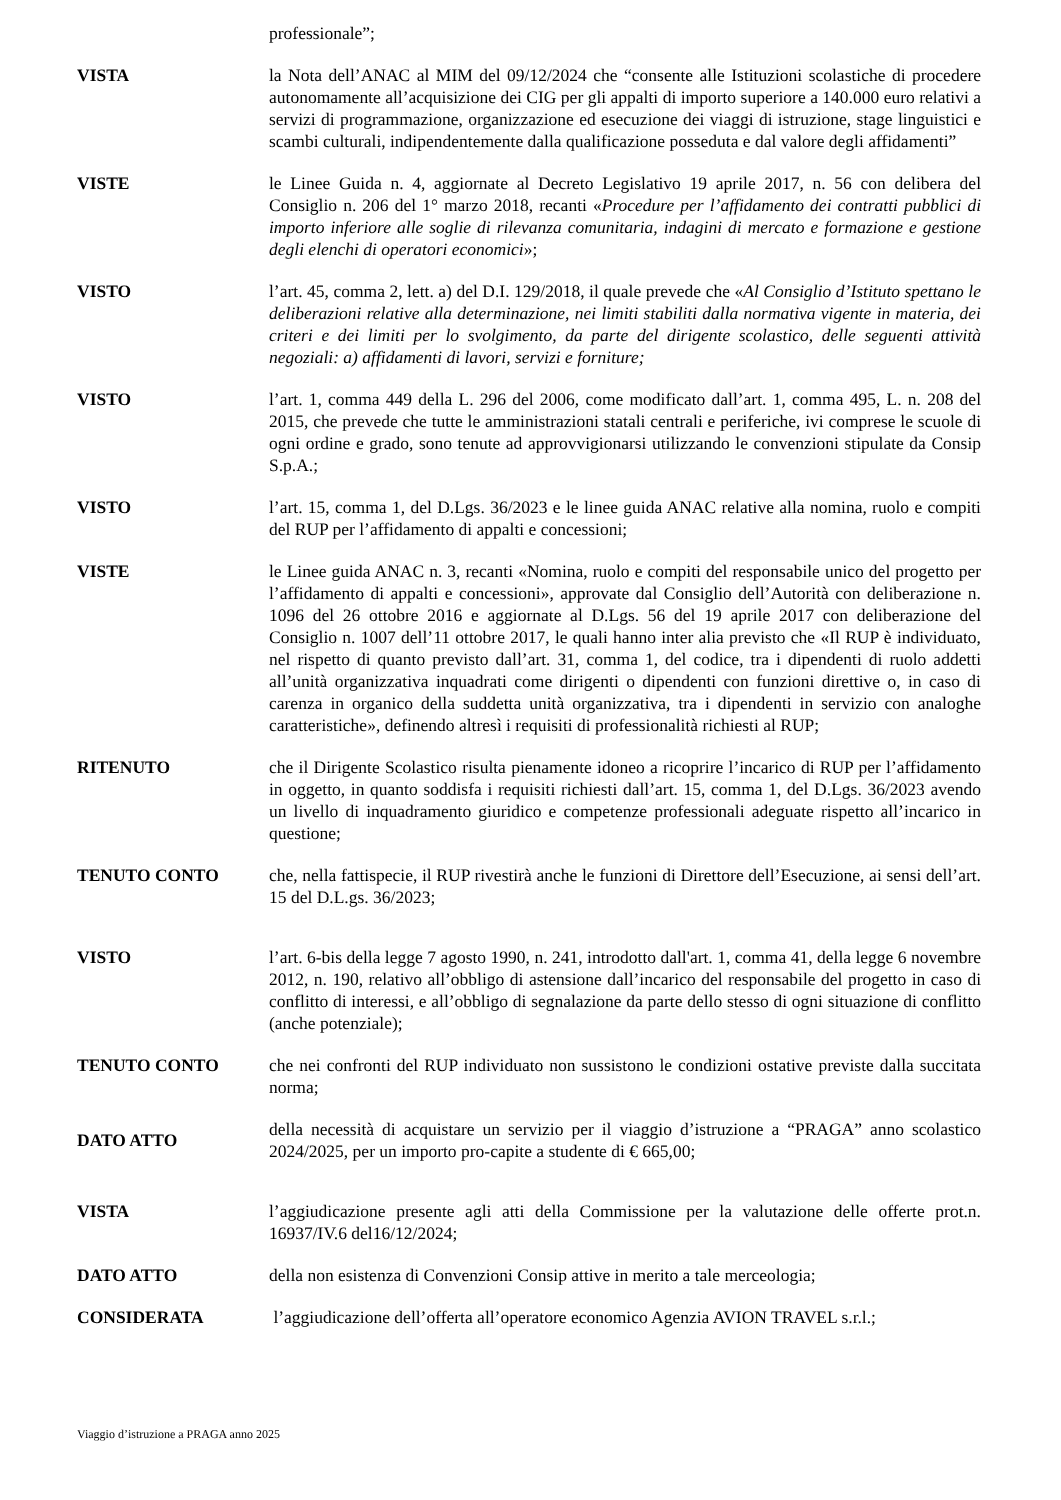professionale”;
VISTA la Nota dell’ANAC al MIM del 09/12/2024 che “consente alle Istituzioni scolastiche di procedere autonomamente all’acquisizione dei CIG per gli appalti di importo superiore a 140.000 euro relativi a servizi di programmazione, organizzazione ed esecuzione dei viaggi di istruzione, stage linguistici e scambi culturali, indipendentemente dalla qualificazione posseduta e dal valore degli affidamenti”
VISTE le Linee Guida n. 4, aggiornate al Decreto Legislativo 19 aprile 2017, n. 56 con delibera del Consiglio n. 206 del 1° marzo 2018, recanti «Procedure per l’affidamento dei contratti pubblici di importo inferiore alle soglie di rilevanza comunitaria, indagini di mercato e formazione e gestione degli elenchi di operatori economici»;
VISTO l’art. 45, comma 2, lett. a) del D.I. 129/2018, il quale prevede che «Al Consiglio d’Istituto spettano le deliberazioni relative alla determinazione, nei limiti stabiliti dalla normativa vigente in materia, dei criteri e dei limiti per lo svolgimento, da parte del dirigente scolastico, delle seguenti attività negoziali: a) affidamenti di lavori, servizi e forniture;
VISTO l’art. 1, comma 449 della L. 296 del 2006, come modificato dall’art. 1, comma 495, L. n. 208 del 2015, che prevede che tutte le amministrazioni statali centrali e periferiche, ivi comprese le scuole di ogni ordine e grado, sono tenute ad approvvigionarsi utilizzando le convenzioni stipulate da Consip S.p.A.;
VISTO l’art. 15, comma 1, del D.Lgs. 36/2023 e le linee guida ANAC relative alla nomina, ruolo e compiti del RUP per l’affidamento di appalti e concessioni;
VISTE le Linee guida ANAC n. 3, recanti «Nomina, ruolo e compiti del responsabile unico del progetto per l’affidamento di appalti e concessioni», approvate dal Consiglio dell’Autorità con deliberazione n. 1096 del 26 ottobre 2016 e aggiornate al D.Lgs. 56 del 19 aprile 2017 con deliberazione del Consiglio n. 1007 dell’11 ottobre 2017, le quali hanno inter alia previsto che «Il RUP è individuato, nel rispetto di quanto previsto dall’art. 31, comma 1, del codice, tra i dipendenti di ruolo addetti all’unità organizzativa inquadrati come dirigenti o dipendenti con funzioni direttive o, in caso di carenza in organico della suddetta unità organizzativa, tra i dipendenti in servizio con analoghe caratteristiche», definendo altresì i requisiti di professionalità richiesti al RUP;
RITENUTO che il Dirigente Scolastico risulta pienamente idoneo a ricoprire l’incarico di RUP per l’affidamento in oggetto, in quanto soddisfa i requisiti richiesti dall’art. 15, comma 1, del D.Lgs. 36/2023 avendo un livello di inquadramento giuridico e competenze professionali adeguate rispetto all’incarico in questione;
TENUTO CONTO che, nella fattispecie, il RUP rivestirà anche le funzioni di Direttore dell’Esecuzione, ai sensi dell’art. 15 del D.L.gs. 36/2023;
VISTO l’art. 6-bis della legge 7 agosto 1990, n. 241, introdotto dall'art. 1, comma 41, della legge 6 novembre 2012, n. 190, relativo all’obbligo di astensione dall’incarico del responsabile del progetto in caso di conflitto di interessi, e all’obbligo di segnalazione da parte dello stesso di ogni situazione di conflitto (anche potenziale);
TENUTO CONTO che nei confronti del RUP individuato non sussistono le condizioni ostative previste dalla succitata norma;
DATO ATTO della necessità di acquistare un servizio per il viaggio d’istruzione a “PRAGA” anno scolastico 2024/2025, per un importo pro-capite a studente di € 665,00;
VISTA l’aggiudicazione presente agli atti della Commissione per la valutazione delle offerte prot.n. 16937/IV.6 del16/12/2024;
DATO ATTO della non esistenza di Convenzioni Consip attive in merito a tale merceologia;
CONSIDERATA l’aggiudicazione dell’offerta all’operatore economico Agenzia AVION TRAVEL s.r.l.;
Viaggio d’istruzione a PRAGA anno 2025